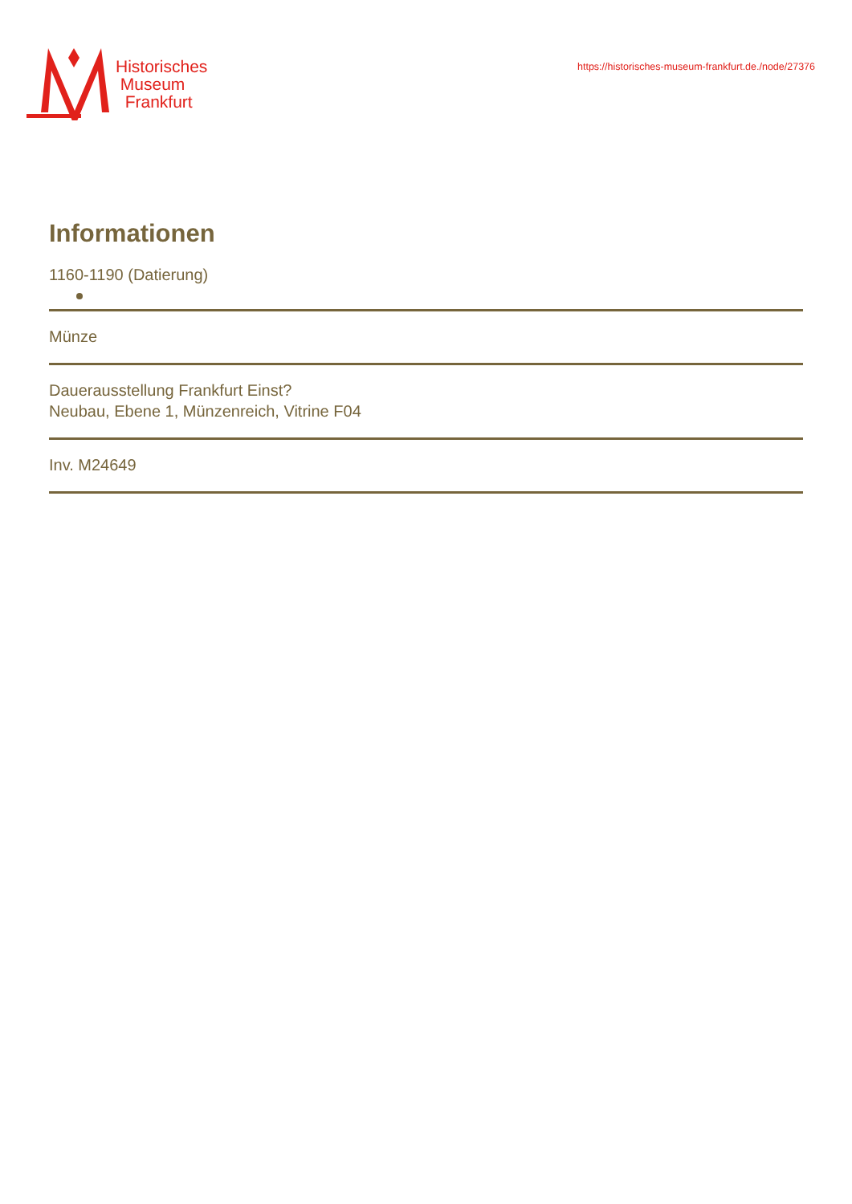Historisches
Museum
Frankfurt
https://historisches-museum-frankfurt.de./node/27376
Informationen
1160-1190 (Datierung)
Münze
Dauerausstellung Frankfurt Einst?
Neubau, Ebene 1, Münzenreich, Vitrine F04
Inv. M24649